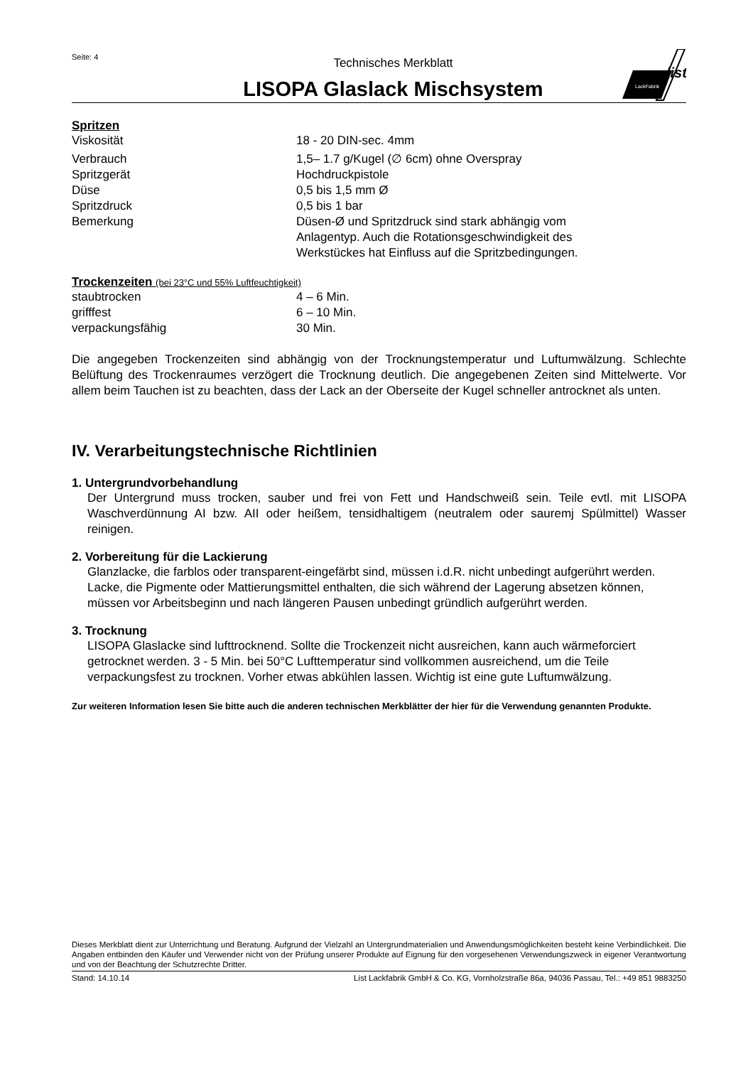Seite: 4
Technisches Merkblatt
LISOPA Glaslack Mischsystem
LackFabrik
list
Spritzen
| Viskosität | 18 - 20 DIN-sec. 4mm |
| Verbrauch | 1,5– 1.7 g/Kugel (∅ 6cm) ohne Overspray |
| Spritzgerät | Hochdruckpistole |
| Düse | 0,5 bis 1,5 mm Ø |
| Spritzdruck | 0,5 bis 1 bar |
| Bemerkung | Düsen-Ø und Spritzdruck sind stark abhängig vom Anlagentyp. Auch die Rotationsgeschwindigkeit des Werkstückes hat Einfluss auf die Spritzbedingungen. |
Trockenzeiten (bei 23°C und 55% Luftfeuchtigkeit)
| staubtrocken | 4 – 6 Min. |
| grifffest | 6 – 10 Min. |
| verpackungsfähig | 30 Min. |
Die angegeben Trockenzeiten sind abhängig von der Trocknungstemperatur und Luftumwälzung. Schlechte Belüftung des Trockenraumes verzögert die Trocknung deutlich. Die angegebenen Zeiten sind Mittelwerte. Vor allem beim Tauchen ist zu beachten, dass der Lack an der Oberseite der Kugel schneller antrocknet als unten.
IV. Verarbeitungstechnische Richtlinien
1. Untergrundvorbehandlung
Der Untergrund muss trocken, sauber und frei von Fett und Handschweiß sein. Teile evtl. mit LISOPA Waschverdünnung AI bzw. AII oder heißem, tensidhaltigem (neutralem oder sauremj Spülmittel) Wasser reinigen.
2. Vorbereitung für die Lackierung
Glanzlacke, die farblos oder transparent-eingefärbt sind, müssen i.d.R. nicht unbedingt aufgerührt werden.
Lacke, die Pigmente oder Mattierungsmittel enthalten, die sich während der Lagerung absetzen können, müssen vor Arbeitsbeginn und nach längeren Pausen unbedingt gründlich aufgerührt werden.
3. Trocknung
LISOPA Glaslacke sind lufttrocknend. Sollte die Trockenzeit nicht ausreichen, kann auch wärmeforciert getrocknet werden. 3 - 5 Min. bei 50°C Lufttemperatur sind vollkommen ausreichend, um die Teile verpackungsfest zu trocknen. Vorher etwas abkühlen lassen. Wichtig ist eine gute Luftumwälzung.
Zur weiteren Information lesen Sie bitte auch die anderen technischen Merkblätter der hier für die Verwendung genannten Produkte.
Dieses Merkblatt dient zur Unterrichtung und Beratung. Aufgrund der Vielzahl an Untergrundmaterialien und Anwendungsmöglichkeiten besteht keine Verbindlichkeit. Die Angaben entbinden den Käufer und Verwender nicht von der Prüfung unserer Produkte auf Eignung für den vorgesehenen Verwendungszweck in eigener Verantwortung und von der Beachtung der Schutzrechte Dritter.
Stand: 14.10.14 List Lackfabrik GmbH & Co. KG, Vornholzstraße 86a, 94036 Passau, Tel.: +49 851 9883250